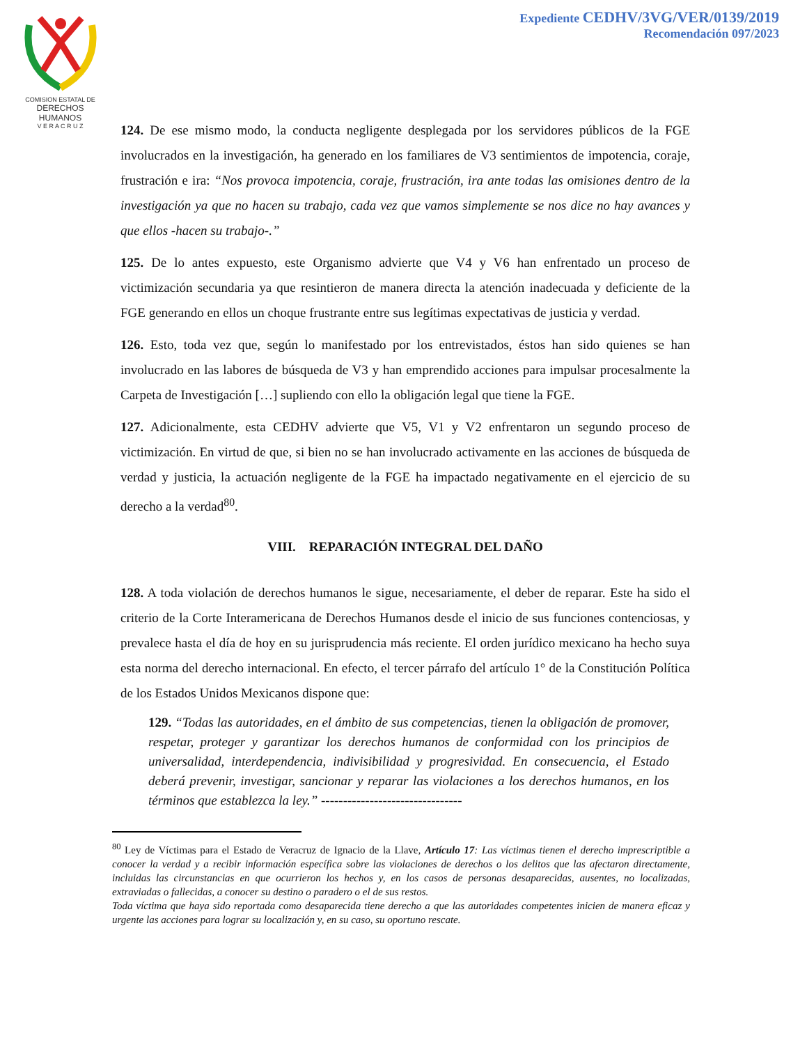COMISION ESTATAL DE
DERECHOS HUMANOS
V E R A C R U Z
Expediente CEDHV/3VG/VER/0139/2019
Recomendación 097/2023
124. De ese mismo modo, la conducta negligente desplegada por los servidores públicos de la FGE involucrados en la investigación, ha generado en los familiares de V3 sentimientos de impotencia, coraje, frustración e ira: “Nos provoca impotencia, coraje, frustración, ira ante todas las omisiones dentro de la investigación ya que no hacen su trabajo, cada vez que vamos simplemente se nos dice no hay avances y que ellos -hacen su trabajo-.”
125. De lo antes expuesto, este Organismo advierte que V4 y V6 han enfrentado un proceso de victimización secundaria ya que resintieron de manera directa la atención inadecuada y deficiente de la FGE generando en ellos un choque frustrante entre sus legítimas expectativas de justicia y verdad.
126. Esto, toda vez que, según lo manifestado por los entrevistados, éstos han sido quienes se han involucrado en las labores de búsqueda de V3 y han emprendido acciones para impulsar procesalmente la Carpeta de Investigación […] supliendo con ello la obligación legal que tiene la FGE.
127. Adicionalmente, esta CEDHV advierte que V5, V1 y V2 enfrentaron un segundo proceso de victimización. En virtud de que, si bien no se han involucrado activamente en las acciones de búsqueda de verdad y justicia, la actuación negligente de la FGE ha impactado negativamente en el ejercicio de su derecho a la verdad<sup>80</sup>.
VIII. REPARACIÓN INTEGRAL DEL DAÑO
128. A toda violación de derechos humanos le sigue, necesariamente, el deber de reparar. Este ha sido el criterio de la Corte Interamericana de Derechos Humanos desde el inicio de sus funciones contenciosas, y prevalece hasta el día de hoy en su jurisprudencia más reciente. El orden jurídico mexicano ha hecho suya esta norma del derecho internacional. En efecto, el tercer párrafo del artículo 1° de la Constitución Política de los Estados Unidos Mexicanos dispone que:
129. “Todas las autoridades, en el ámbito de sus competencias, tienen la obligación de promover, respetar, proteger y garantizar los derechos humanos de conformidad con los principios de universalidad, interdependencia, indivisibilidad y progresividad. En consecuencia, el Estado deberá prevenir, investigar, sancionar y reparar las violaciones a los derechos humanos, en los términos que establezca la ley.” --------------------------------
<sup>80</sup> Ley de Víctimas para el Estado de Veracruz de Ignacio de la Llave, Artículo 17: Las víctimas tienen el derecho imprescriptible a conocer la verdad y a recibir información específica sobre las violaciones de derechos o los delitos que las afectaron directamente, incluidas las circunstancias en que ocurrieron los hechos y, en los casos de personas desaparecidas, ausentes, no localizadas, extraviadas o fallecidas, a conocer su destino o paradero o el de sus restos.
Toda víctima que haya sido reportada como desaparecida tiene derecho a que las autoridades competentes inicien de manera eficaz y urgente las acciones para lograr su localización y, en su caso, su oportuno rescate.